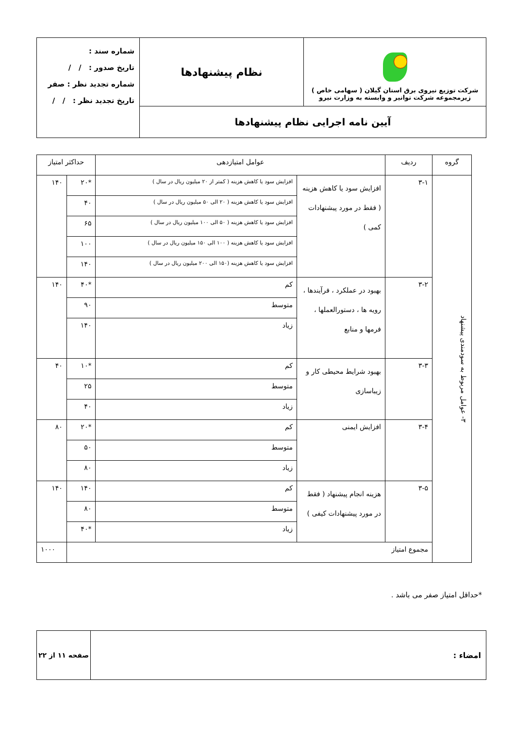| شرکت توزیع نیروی برق استان گیلان ( سهامی خاص ) زیرمجموعه شرکت توانیر و وابسته به وزارت نیرو | نظام پیشنهادها | شماره سند : تاریخ صدور : / / شماره تجدید نظر : صفر تاریخ تجدید نظر : / / |
| آیین نامه اجرایی نظام پیشنهادها | | |
| گروه | ردیف | عوامل امتیازدهی | | حداکثر امتیاز | |
| --- | --- | --- | --- | --- | --- |
| ۳- عوامل مربوط به سودمندی پیشنهاد | ۳-۱ | افزایش سود یا کاهش هزینه ( فقط در مورد پیشنهادات کمی ) | افزایش سود یا کاهش هزینه ( کمتر از ۲۰ میلیون ریال در سال ) | *۲۰ | ۱۴۰ |
| | | | افزایش سود یا کاهش هزینه ( ۲۰ الی ۵۰ میلیون ریال در سال ) | ۴۰ | |
| | | | افزایش سود یا کاهش هزینه ( ۵۰ الی ۱۰۰ میلیون ریال در سال ) | ۶۵ | |
| | | | افزایش سود یا کاهش هزینه ( ۱۰۰ الی ۱۵۰ میلیون ریال در سال ) | ۱۰۰ | |
| | | | افزایش سود یا کاهش هزینه (۱۵۰ الی ۲۰۰ میلیون ریال در سال ) | ۱۴۰ | |
| | ۳-۲ | بهبود در عملکرد ، فرآیندها ، رویه ها ، دستورالعملها ، فرمها و منابع | کم | *۴۰ | ۱۴۰ |
| | | | متوسط | ۹۰ | |
| | | | زیاد | ۱۴۰ | |
| | ۳-۳ | بهبود شرایط محیطی کار و زیباسازی | کم | *۱۰ | ۴۰ |
| | | | متوسط | ۲۵ | |
| | | | زیاد | ۴۰ | |
| | ۳-۴ | افزایش ایمنی | کم | *۲۰ | ۸۰ |
| | | | متوسط | ۵۰ | |
| | | | زیاد | ۸۰ | |
| | ۳-۵ | هزینه انجام پیشنهاد ( فقط در مورد پیشنهادات کیفی ) | کم | ۱۴۰ | ۱۴۰ |
| | | | متوسط | ۸۰ | |
| | | | زیاد | *۴۰ | |
| | مجموع امتیاز | | | | ۱۰۰۰ |
*حداقل امتیاز صفر می باشد .
| امضاء : | صفحه ۱۱ از ۲۲ |